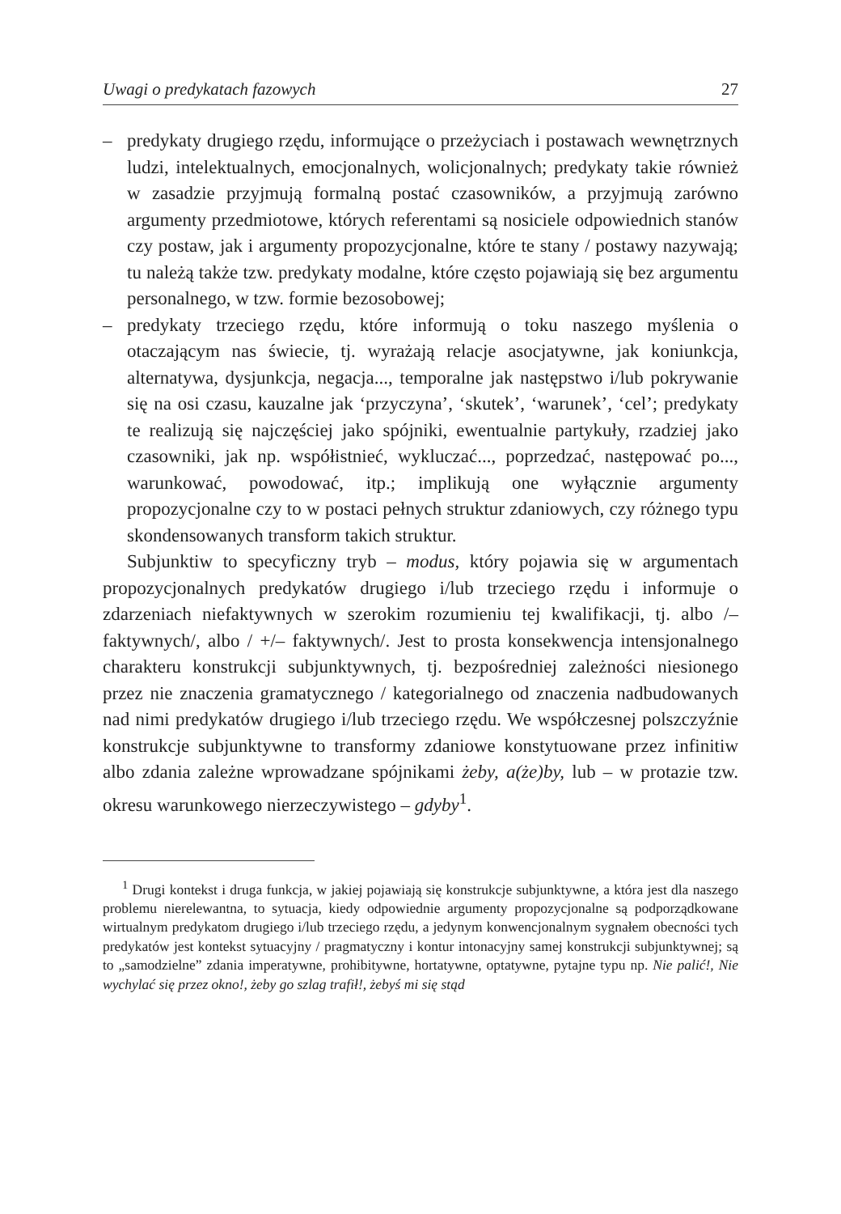Uwagi o predykatach fazowych 27
– predykaty drugiego rzędu, informujące o przeżyciach i postawach wewnętrznych ludzi, intelektualnych, emocjonalnych, wolicjonalnych; predykaty takie również w zasadzie przyjmują formalną postać czasowników, a przyjmują zarówno argumenty przedmiotowe, których referentami są nosiciele odpowiednich stanów czy postaw, jak i argumenty propozycjonalne, które te stany / postawy nazywają; tu należą także tzw. predykaty modalne, które często pojawiają się bez argumentu personalnego, w tzw. formie bezosobowej;
– predykaty trzeciego rzędu, które informują o toku naszego myślenia o otaczającym nas świecie, tj. wyrażają relacje asocjatywne, jak koniunkcja, alternatywa, dysjunkcja, negacja..., temporalne jak następstwo i/lub pokrywanie się na osi czasu, kauzalne jak ‘przyczyna’, ‘skutek’, ‘warunek’, ‘cel’; predykaty te realizują się najczęściej jako spójniki, ewentualnie partykuły, rzadziej jako czasowniki, jak np. współistnieć, wykluczać..., poprzedzać, następować po..., warunkować, powodować, itp.; implikują one wyłącznie argumenty propozycjonalne czy to w postaci pełnych struktur zdaniowych, czy różnego typu skondensowanych transform takich struktur.
Subjunktiw to specyficzny tryb – modus, który pojawia się w argumentach propozycjonalnych predykatów drugiego i/lub trzeciego rzędu i informuje o zdarzeniach niefaktywnych w szerokim rozumieniu tej kwalifikacji, tj. albo /– faktywnych/, albo / +/– faktywnych/. Jest to prosta konsekwencja intensjonalnego charakteru konstrukcji subjunktywnych, tj. bezpośredniej zależności niesionego przez nie znaczenia gramatycznego / kategorialnego od znaczenia nadbudowanych nad nimi predykatów drugiego i/lub trzeciego rzędu. We współczesnej polszczyźnie konstrukcje subjunktywne to transformy zdaniowe konstytuowane przez infinitiw albo zdania zależne wprowadzane spójnikami żeby, a(że)by, lub – w protazie tzw. okresu warunkowego nierzeczywistego – gdyby<sup>1</sup>.
<sup>1</sup> Drugi kontekst i druga funkcja, w jakiej pojawiają się konstrukcje subjunktywne, a która jest dla naszego problemu nierelewantna, to sytuacja, kiedy odpowiednie argumenty propozycjonalne są podporządkowane wirtualnym predykatom drugiego i/lub trzeciego rzędu, a jedynym konwencjonalnym sygnałem obecności tych predykatów jest kontekst sytuacyjny / pragmatyczny i kontur intonacyjny samej konstrukcji subjunktywnej; są to „samodzielne” zdania imperatywne, prohibitywne, hortatywne, optatywne, pytajne typu np. Nie palić!, Nie wychylać się przez okno!, żeby go szlag trafił!, żebyś mi się stąd